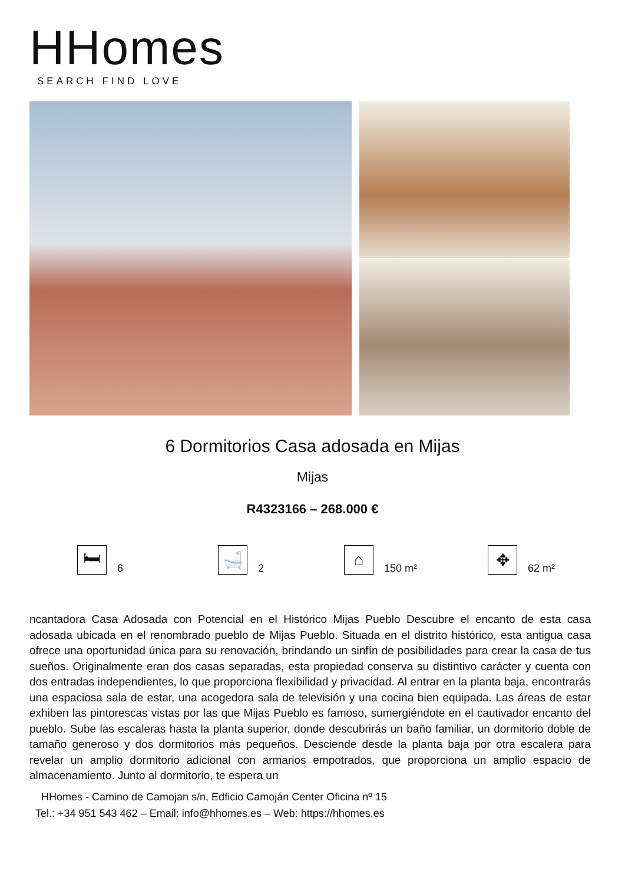HHomes
SEARCH FIND LOVE
6 Dormitorios Casa adosada en Mijas
Mijas
R4323166 – 268.000 €
🛏
6
🛁
2
⌂
150 m²
✥
62 m²
ncantadora Casa Adosada con Potencial en el Histórico Mijas Pueblo Descubre el encanto de esta casa adosada ubicada en el renombrado pueblo de Mijas Pueblo. Situada en el distrito histórico, esta antigua casa ofrece una oportunidad única para su renovación, brindando un sinfín de posibilidades para crear la casa de tus sueños. Originalmente eran dos casas separadas, esta propiedad conserva su distintivo carácter y cuenta con dos entradas independientes, lo que proporciona flexibilidad y privacidad. Al entrar en la planta baja, encontrarás una espaciosa sala de estar, una acogedora sala de televisión y una cocina bien equipada. Las áreas de estar exhiben las pintorescas vistas por las que Mijas Pueblo es famoso, sumergiéndote en el cautivador encanto del pueblo. Sube las escaleras hasta la planta superior, donde descubrirás un baño familiar, un dormitorio doble de tamaño generoso y dos dormitorios más pequeños. Desciende desde la planta baja por otra escalera para revelar un amplio dormitorio adicional con armarios empotrados, que proporciona un amplio espacio de almacenamiento. Junto al dormitorio, te espera un
HHomes - Camino de Camojan s/n, Edficio Camoján Center Oficina nº 15
Tel.: +34 951 543 462 – Email: info@hhomes.es – Web: https://hhomes.es